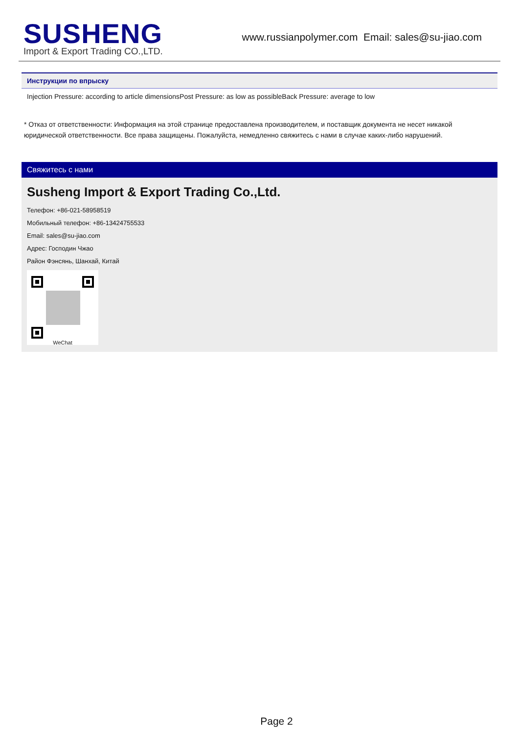SUSHENG
Import & Export Trading CO.,LTD.
www.russianpolymer.com Email: sales@su-jiao.com
Инструкции по впрыску
Injection Pressure: according to article dimensionsPost Pressure: as low as possibleBack Pressure: average to low
* Отказ от ответственности: Информация на этой странице предоставлена производителем, и поставщик документа не несет никакой юридической ответственности. Все права защищены. Пожалуйста, немедленно свяжитесь с нами в случае каких-либо нарушений.
Свяжитесь с нами
Susheng Import & Export Trading Co.,Ltd.
Телефон: +86-021-58958519
Мобильный телефон: +86-13424755533
Email: sales@su-jiao.com
Адрес: Господин Чжао
Район Фэнсянь, Шанхай, Китай
WeChat
Page 2